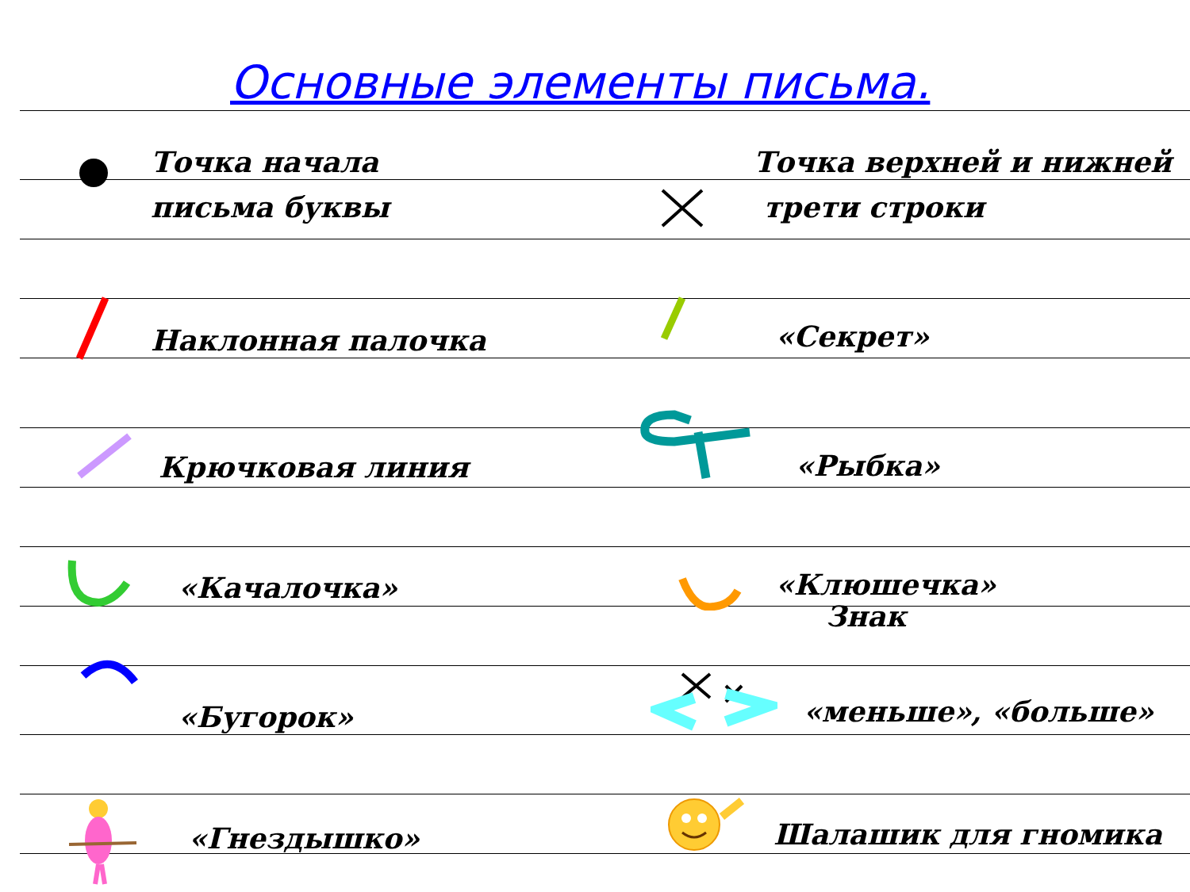Основные элементы письма.
Точка начала
письма буквы
Точка верхней и нижней
трети строки
Наклонная палочка «Секрет»
Крючковая линия «Рыбка»
«Качалочка»
«Клюшечка»
Знак
«Бугорок» «меньше», «больше»
«Гнездышко» Шалашик для гномика